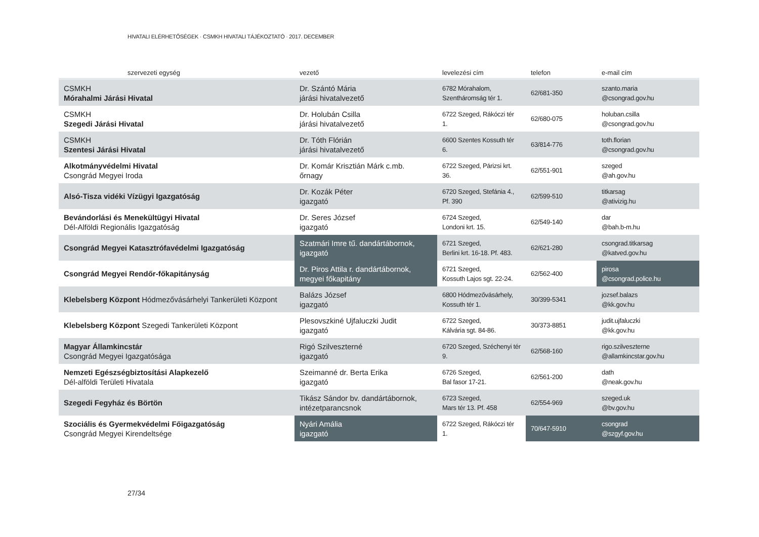HIVATALI ELÉRHETŐSÉGEK · CSMKH HIVATALI TÁJÉKOZTATÓ · 2017. DECEMBER
| szervezeti egység | vezető | levelezési cím | telefon | e-mail cím |
| --- | --- | --- | --- | --- |
| CSMKH Mórahalmi Járási Hivatal | Dr. Szántó Mária járási hivatalvezető | 6782 Mórahalom, Szentháromság tér 1. | 62/681-350 | szanto.maria @csongrad.gov.hu |
| CSMKH Szegedi Járási Hivatal | Dr. Holubán Csilla járási hivatalvezető | 6722 Szeged, Rákóczi tér 1. | 62/680-075 | holuban.csilla @csongrad.gov.hu |
| CSMKH Szentesi Járási Hivatal | Dr. Tóth Flórián járási hivatalvezető | 6600 Szentes Kossuth tér 6. | 63/814-776 | toth.florian @csongrad.gov.hu |
| Alkotmányvédelmi Hivatal Csongrád Megyei Iroda | Dr. Komár Krisztián Márk c.mb. őrnagy | 6722 Szeged, Párizsi krt. 36. | 62/551-901 | szeged @ah.gov.hu |
| Alsó-Tisza vidéki Vízügyi Igazgatóság | Dr. Kozák Péter igazgató | 6720 Szeged, Stefánia 4., Pf. 390 | 62/599-510 | titkarsag @ativizig.hu |
| Bevándorlási és Menekültügyi Hivatal Dél-Alföldi Regionális Igazgatóság | Dr. Seres József igazgató | 6724 Szeged, Londoni krt. 15. | 62/549-140 | dar @bah.b-m.hu |
| Csongrád Megyei Katasztrófavédelmi Igazgatóság | Szatmári Imre tű. dandártábornok, igazgató | 6721 Szeged, Berlini krt. 16-18. Pf. 483. | 62/621-280 | csongrad.titkarsag @katved.gov.hu |
| Csongrád Megyei Rendőr-főkapitányság | Dr. Piros Attila r. dandártábornok, megyei főkapitány | 6721 Szeged, Kossuth Lajos sgt. 22-24. | 62/562-400 | pirosa @csongrad.police.hu |
| Klebelsberg Központ Hódmezővásárhelyi Tankerületi Központ | Balázs József igazgató | 6800 Hódmezővásárhely, Kossuth tér 1. | 30/399-5341 | jozsef.balazs @kk.gov.hu |
| Klebelsberg Központ Szegedi Tankerületi Központ | Plesovszkiné Ujfaluczki Judit igazgató | 6722 Szeged, Kálvária sgt. 84-86. | 30/373-8851 | judit.ujfaluczki @kk.gov.hu |
| Magyar Államkincstár Csongrád Megyei Igazgatósága | Rigó Szilveszterné igazgató | 6720 Szeged, Széchenyi tér 9. | 62/568-160 | rigo.szilveszterne @allamkincstar.gov.hu |
| Nemzeti Egészségbiztosítási Alapkezelő Dél-alföldi Területi Hivatala | Szeimanné dr. Berta Erika igazgató | 6726 Szeged, Bal fasor 17-21. | 62/561-200 | dath @neak.gov.hu |
| Szegedi Fegyház és Börtön | Tikász Sándor bv. dandártábornok, intézetparancsnok | 6723 Szeged, Mars tér 13. Pf. 458 | 62/554-969 | szeged.uk @bv.gov.hu |
| Szociális és Gyermekvédelmi Főigazgatóság Csongrád Megyei Kirendeltsége | Nyári Amália igazgató | 6722 Szeged, Rákóczi tér 1. | 70/647-5910 | csongrad @szgyf.gov.hu |
27/34